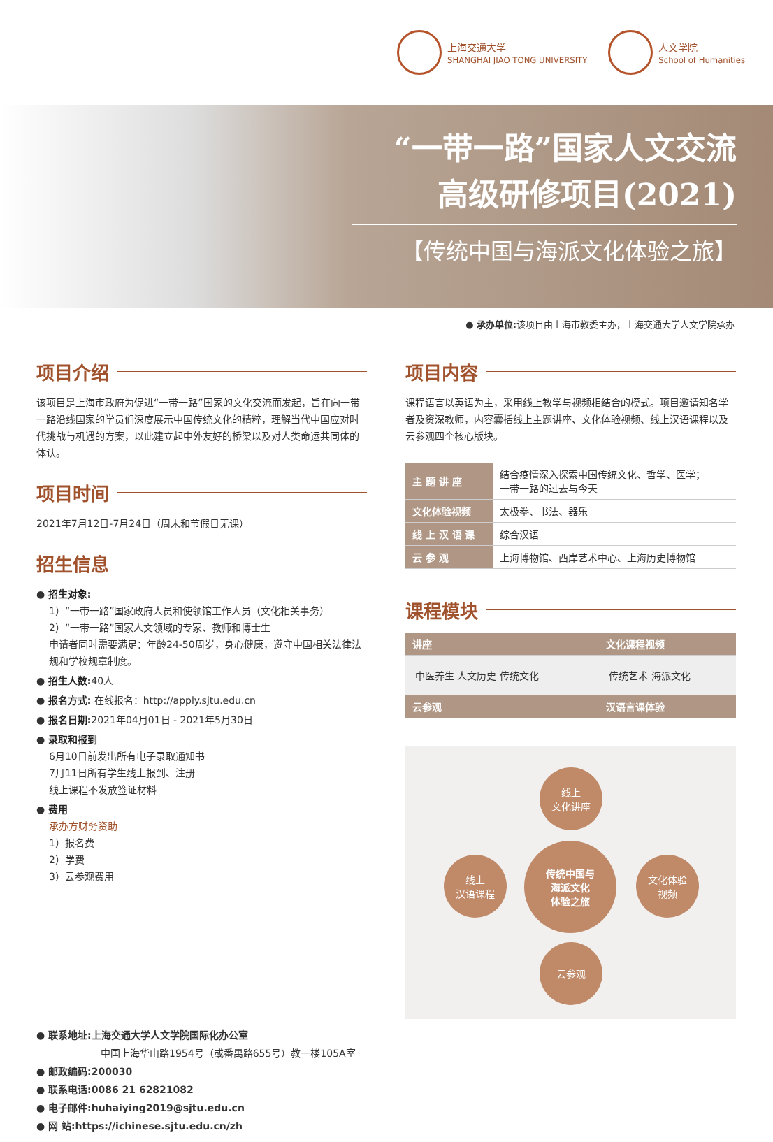上海交通大学
SHANGHAI JIAO TONG UNIVERSITY
人文学院
School of Humanities
“一带一路”国家人文交流
高级研修项目(2021)
【传统中国与海派文化体验之旅】
● 承办单位: 该项目由上海市教委主办，上海交通大学人文学院承办
项目介绍
该项目是上海市政府为促进“一带一路”国家的文化交流而发起，旨在向一带一路沿线国家的学员们深度展示中国传统文化的精粹，理解当代中国应对时代挑战与机遇的方案，以此建立起中外友好的桥梁以及对人类命运共同体的体认。
项目时间
2021年7月12日-7月24日（周末和节假日无课）
招生信息
● 招生对象:
1）“一带一路”国家政府人员和使领馆工作人员（文化相关事务）
2）“一带一路”国家人文领域的专家、教师和博士生
申请者同时需要满足：年龄24-50周岁，身心健康，遵守中国相关法律法规和学校规章制度。
● 招生人数: 40人
● 报名方式: 在线报名：http://apply.sjtu.edu.cn
● 报名日期: 2021年04月01日 - 2021年5月30日
● 录取和报到
6月10日前发出所有电子录取通知书
7月11日所有学生线上报到、注册
线上课程不发放签证材料
● 费用
承办方财务资助
1）报名费
2）学费
3）云参观费用
项目内容
课程语言以英语为主，采用线上教学与视频相结合的模式。项目邀请知名学者及资深教师，内容囊括线上主题讲座、文化体验视频、线上汉语课程以及云参观四个核心版块。
| 主 题 讲 座 | 结合疫情深入探索中国传统文化、哲学、医学； 一带一路的过去与今天 |
| 文化体验视频 | 太极拳、书法、器乐 |
| 线 上 汉 语 课 | 综合汉语 |
| 云 参 观 | 上海博物馆、西岸艺术中心、上海历史博物馆 |
课程模块
| 讲座 | 文化课程视频 |
| --- | --- |
| 中医养生 人文历史 传统文化 | 传统艺术 海派文化 |
| 云参观 | 汉语言课体验 |
线上
文化讲座
线上
汉语课程
传统中国与
海派文化
体验之旅
文化体验
视频
云参观
● 联系地址:上海交通大学人文学院国际化办公室
中国上海华山路1954号（或番禺路655号）教一楼105A室
● 邮政编码:200030
● 联系电话:0086 21 62821082
● 电子邮件:huhaiying2019@sjtu.edu.cn
● 网 站:https://ichinese.sjtu.edu.cn/zh